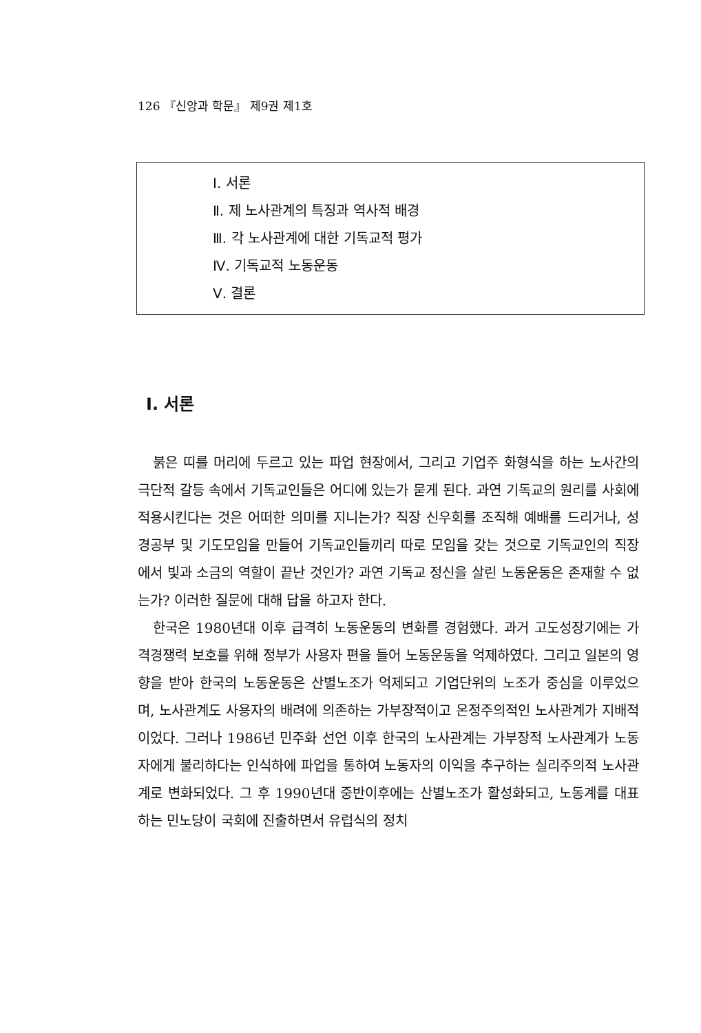126 『신앙과 학문』 제9권 제1호
Ⅰ. 서론
Ⅱ. 제 노사관계의 특징과 역사적 배경
Ⅲ. 각 노사관계에 대한 기독교적 평가
Ⅳ. 기독교적 노동운동
Ⅴ. 결론
I. 서론
붉은 띠를 머리에 두르고 있는 파업 현장에서, 그리고 기업주 화형식을 하는 노사간의 극단적 갈등 속에서 기독교인들은 어디에 있는가 묻게 된다. 과연 기독교의 원리를 사회에 적용시킨다는 것은 어떠한 의미를 지니는가? 직장 신우회를 조직해 예배를 드리거나, 성경공부 및 기도모임을 만들어 기독교인들끼리 따로 모임을 갖는 것으로 기독교인의 직장에서 빛과 소금의 역할이 끝난 것인가? 과연 기독교 정신을 살린 노동운동은 존재할 수 없는가? 이러한 질문에 대해 답을 하고자 한다.
한국은 1980년대 이후 급격히 노동운동의 변화를 경험했다. 과거 고도성장기에는 가격경쟁력 보호를 위해 정부가 사용자 편을 들어 노동운동을 억제하였다. 그리고 일본의 영향을 받아 한국의 노동운동은 산별노조가 억제되고 기업단위의 노조가 중심을 이루었으며, 노사관계도 사용자의 배려에 의존하는 가부장적이고 온정주의적인 노사관계가 지배적이었다. 그러나 1986년 민주화 선언 이후 한국의 노사관계는 가부장적 노사관계가 노동자에게 불리하다는 인식하에 파업을 통하여 노동자의 이익을 추구하는 실리주의적 노사관계로 변화되었다. 그 후 1990년대 중반이후에는 산별노조가 활성화되고, 노동계를 대표하는 민노당이 국회에 진출하면서 유럽식의 정치